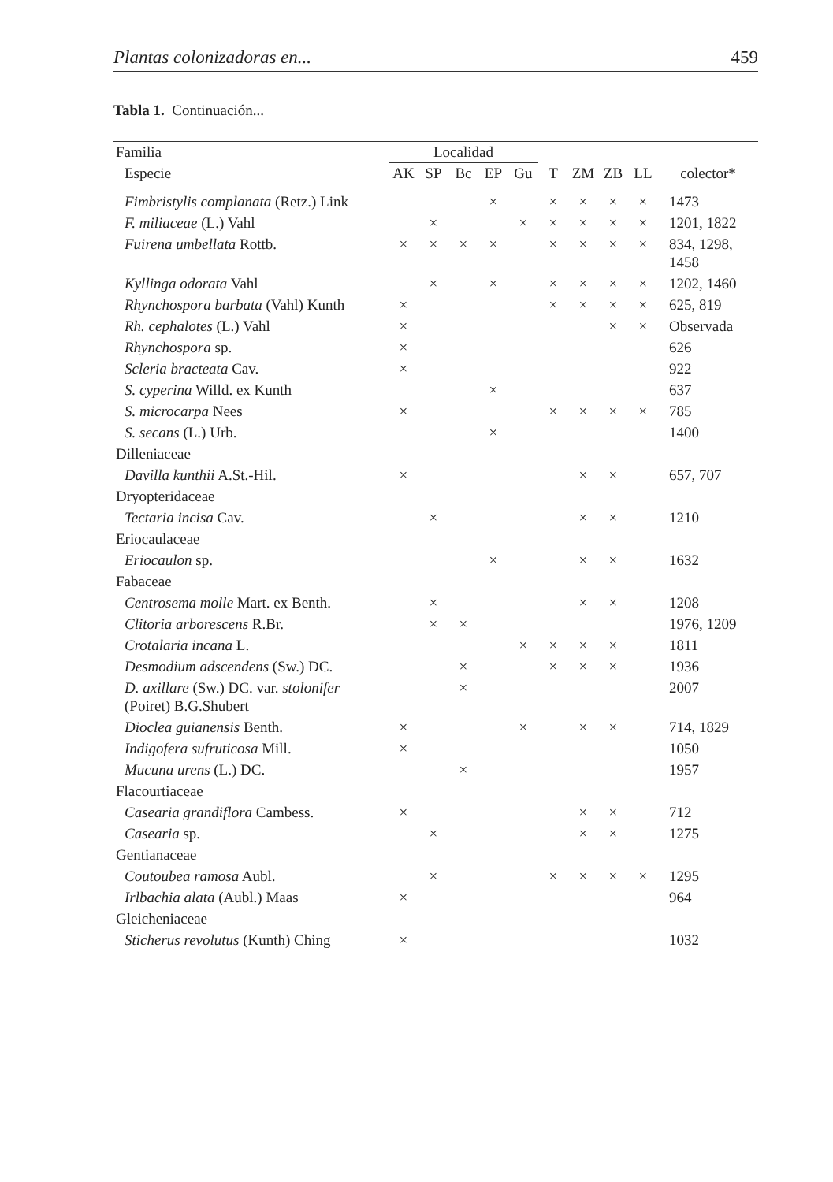Plantas colonizadoras en... 459
Tabla 1. Continuación...
| Familia | Localidad | | | | | | | | | |
| --- | --- | --- | --- | --- | --- | --- | --- | --- | --- | --- |
| Especie | AK | SP | Bc | EP | Gu | T | ZM | ZB | LL | colector* |
| Fimbristylis complanata (Retz.) Link | | | | × | | × | × | × | × | 1473 |
| F. miliaceae (L.) Vahl | | × | | | × | × | × | × | × | 1201, 1822 |
| Fuirena umbellata Rottb. | × | × | × | × | | × | × | × | × | 834, 1298, 1458 |
| Kyllinga odorata Vahl | | × | | × | | × | × | × | × | 1202, 1460 |
| Rhynchospora barbata (Vahl) Kunth | × | | | | | × | × | × | × | 625, 819 |
| Rh. cephalotes (L.) Vahl | × | | | | | | | × | × | Observada |
| Rhynchospora sp. | × | | | | | | | | | 626 |
| Scleria bracteata Cav. | × | | | | | | | | | 922 |
| S. cyperina Willd. ex Kunth | | | | × | | | | | | 637 |
| S. microcarpa Nees | × | | | | | × | × | × | × | 785 |
| S. secans (L.) Urb. | | | | × | | | | | | 1400 |
| Dilleniaceae | | | | | | | | | | |
| Davilla kunthii A.St.-Hil. | × | | | | | | × | × | | 657, 707 |
| Dryopteridaceae | | | | | | | | | | |
| Tectaria incisa Cav. | | × | | | | | × | × | | 1210 |
| Eriocaulaceae | | | | | | | | | | |
| Eriocaulon sp. | | | | × | | | × | × | | 1632 |
| Fabaceae | | | | | | | | | | |
| Centrosema molle Mart. ex Benth. | | × | | | | | × | × | | 1208 |
| Clitoria arborescens R.Br. | | × | × | | | | | | | 1976, 1209 |
| Crotalaria incana L. | | | | | × | × | × | × | | 1811 |
| Desmodium adscendens (Sw.) DC. | | | × | | | × | × | × | | 1936 |
| D. axillare (Sw.) DC. var. stolonifer (Poiret) B.G.Shubert | | | × | | | | | | | 2007 |
| Dioclea guianensis Benth. | × | | | | × | | × | × | | 714, 1829 |
| Indigofera sufruticosa Mill. | × | | | | | | | | | 1050 |
| Mucuna urens (L.) DC. | | | × | | | | | | | 1957 |
| Flacourtiaceae | | | | | | | | | | |
| Casearia grandiflora Cambess. | × | | | | | | × | × | | 712 |
| Casearia sp. | | × | | | | | × | × | | 1275 |
| Gentianaceae | | | | | | | | | | |
| Coutoubea ramosa Aubl. | | × | | | | × | × | × | × | 1295 |
| Irlbachia alata (Aubl.) Maas | × | | | | | | | | | 964 |
| Gleicheniaceae | | | | | | | | | | |
| Sticherus revolutus (Kunth) Ching | × | | | | | | | | | 1032 |